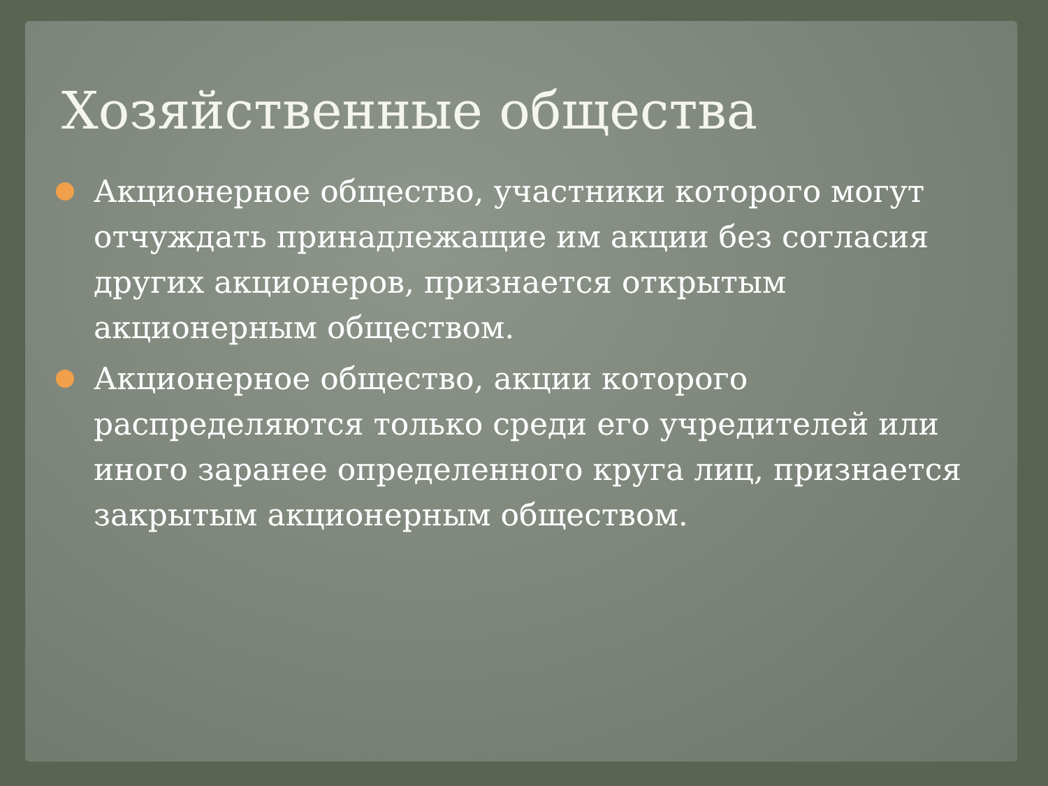Хозяйственные общества
Акционерное общество, участники которого могут отчуждать принадлежащие им акции без согласия других акционеров, признается открытым акционерным обществом.
Акционерное общество, акции которого распределяются только среди его учредителей или иного заранее определенного круга лиц, признается закрытым акционерным обществом.